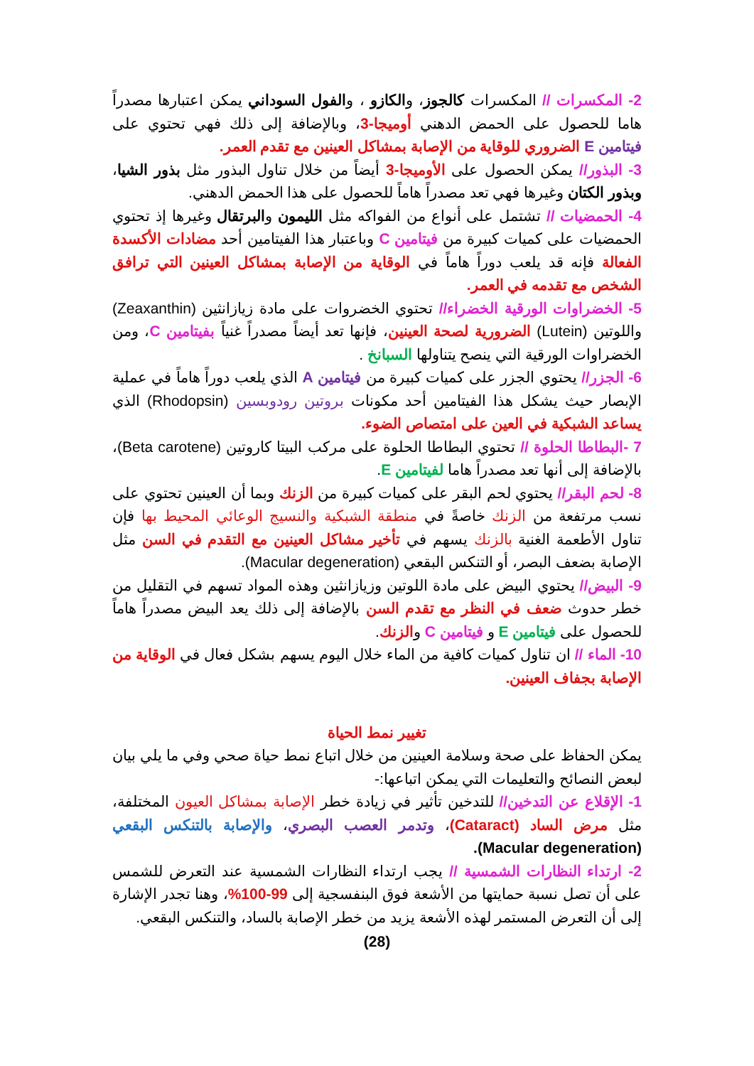2- المكسرات // المكسرات كالجوز، والكازو ، والفول السوداني يمكن اعتبارها مصدراً هاما للحصول على الحمض الدهني أوميجا-3، وبالإضافة إلى ذلك فهي تحتوي على فيتامين E الضروري للوقاية من الإصابة بمشاكل العينين مع تقدم العمر.
3- البذور// يمكن الحصول على الأوميجا-3 أيضاً من خلال تناول البذور مثل بذور الشيا، وبذور الكتان وغيرها فهي تعد مصدراً هاماً للحصول على هذا الحمض الدهني.
4- الحمضيات // تشتمل على أنواع من الفواكه مثل الليمون والبرتقال وغيرها إذ تحتوي الحمضيات على كميات كبيرة من فيتامين C وباعتبار هذا الفيتامين أحد مضادات الأكسدة الفعالة فإنه قد يلعب دوراً هاماً في الوقاية من الإصابة بمشاكل العينين التي ترافق الشخص مع تقدمه في العمر.
5- الخضراوات الورقية الخضراء// تحتوي الخضروات على مادة زيازانثين (Zeaxanthin) واللوتين (Lutein) الضرورية لصحة العينين، فإنها تعد أيضاً مصدراً غنياً بفيتامين C، ومن الخضراوات الورقية التي ينصح يتناولها السبانخ .
6- الجزر// يحتوي الجزر على كميات كبيرة من فيتامين A الذي يلعب دوراً هاماً في عملية الإبصار حيث يشكل هذا الفيتامين أحد مكونات بروتين رودوبسين (Rhodopsin) الذي يساعد الشبكية في العين على امتصاص الضوء.
7 -البطاطا الحلوة // تحتوي البطاطا الحلوة على مركب البيتا كاروتين (Beta carotene)، بالإضافة إلى أنها تعد مصدراً هاما لفيتامين E.
8- لحم البقر// يحتوي لحم البقر على كميات كبيرة من الزنك وبما أن العينين تحتوي على نسب مرتفعة من الزنك خاصةً في منطقة الشبكية والنسيج الوعائي المحيط بها فإن تناول الأطعمة الغنية بالزنك يسهم في تأخير مشاكل العينين مع التقدم في السن مثل الإصابة بضعف البصر، أو التنكس البقعي (Macular degeneration).
9- البيض// يحتوي البيض على مادة اللوتين وزيازانثين وهذه المواد تسهم في التقليل من خطر حدوث ضعف في النظر مع تقدم السن بالإضافة إلى ذلك يعد البيض مصدراً هاماً للحصول على فيتامين E و فيتامين C والزنك.
10- الماء // ان تناول كميات كافية من الماء خلال اليوم يسهم بشكل فعال في الوقاية من الإصابة بجفاف العينين.
تغيير نمط الحياة
يمكن الحفاظ على صحة وسلامة العينين من خلال اتباع نمط حياة صحي وفي ما يلي بيان لبعض النصائح والتعليمات التي يمكن اتباعها:-
1- الإقلاع عن التدخين// للتدخين تأثير في زيادة خطر الإصابة بمشاكل العيون المختلفة، مثل مرض الساد (Cataract)، وتدمر العصب البصري، والإصابة بالتنكس البقعي (Macular degeneration).
2- ارتداء النظارات الشمسية // يجب ارتداء النظارات الشمسية عند التعرض للشمس على أن تصل نسبة حمايتها من الأشعة فوق البنفسجية إلى 99-100%، وهنا تجدر الإشارة إلى أن التعرض المستمر لهذه الأشعة يزيد من خطر الإصابة بالساد، والتنكس البقعي.
(28)